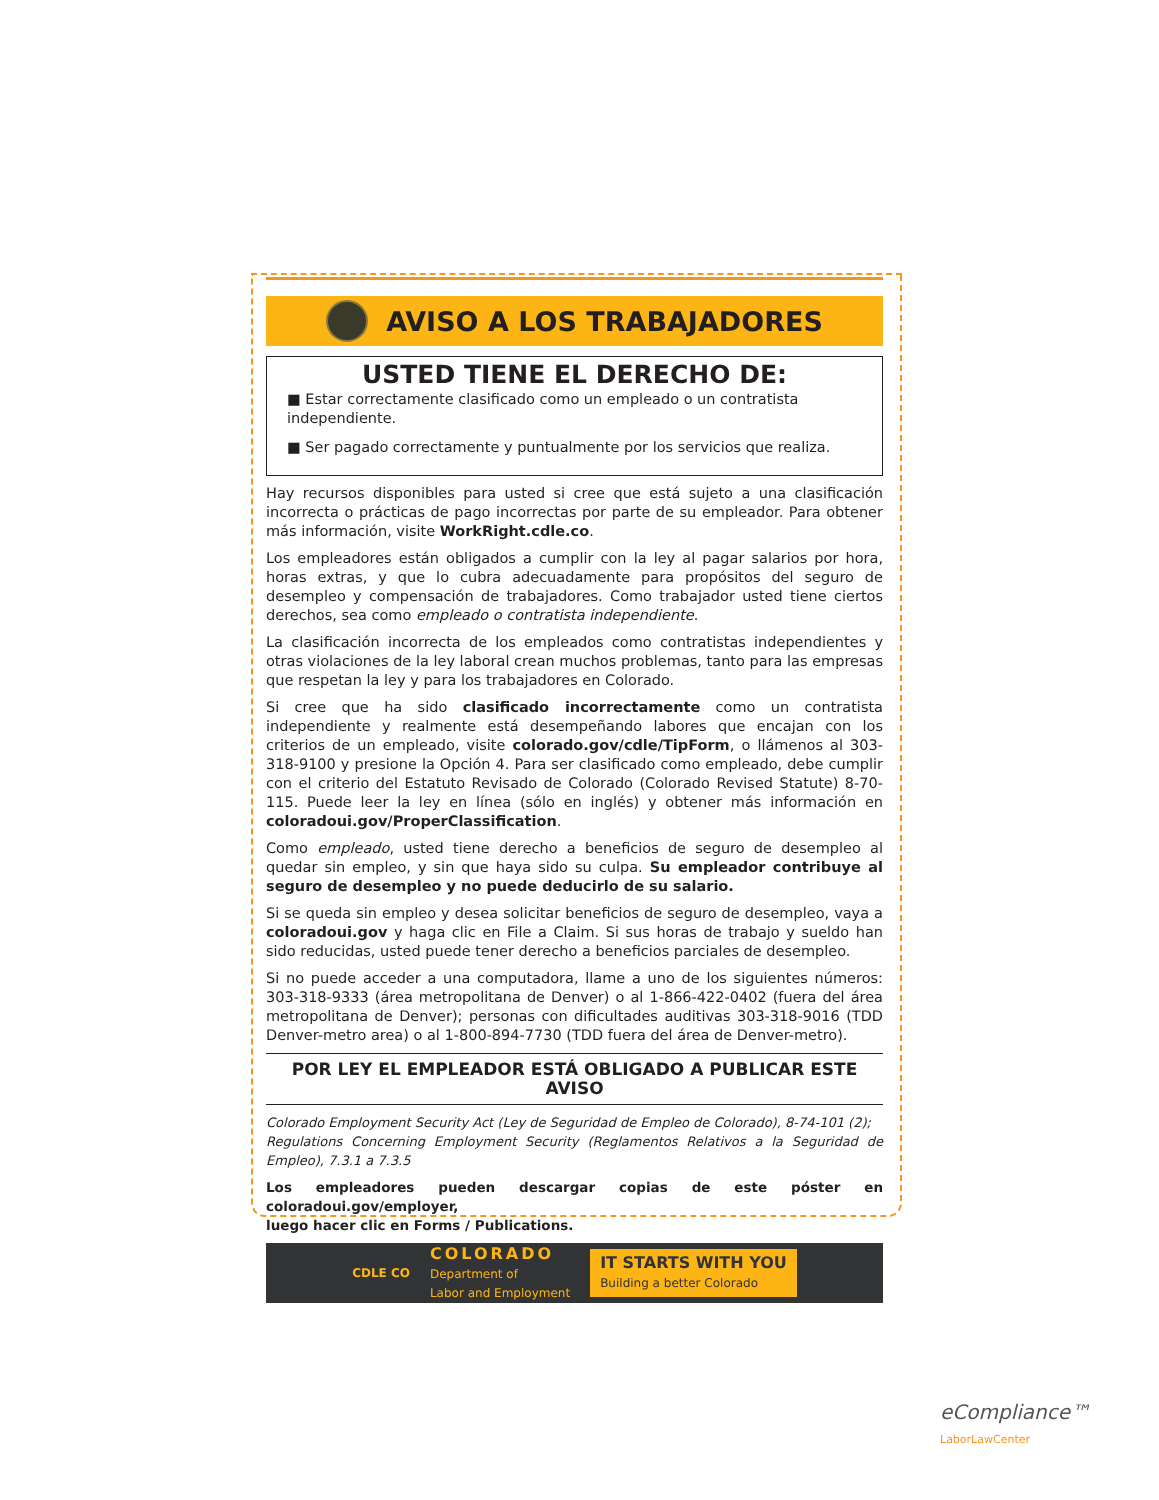AVISO A LOS TRABAJADORES
USTED TIENE EL DERECHO DE:
■ Estar correctamente clasificado como un empleado o un contratista independiente.
■ Ser pagado correctamente y puntualmente por los servicios que realiza.
Hay recursos disponibles para usted si cree que está sujeto a una clasificación incorrecta o prácticas de pago incorrectas por parte de su empleador. Para obtener más información, visite WorkRight.cdle.co.
Los empleadores están obligados a cumplir con la ley al pagar salarios por hora, horas extras, y que lo cubra adecuadamente para propósitos del seguro de desempleo y compensación de trabajadores. Como trabajador usted tiene ciertos derechos, sea como empleado o contratista independiente.
La clasificación incorrecta de los empleados como contratistas independientes y otras violaciones de la ley laboral crean muchos problemas, tanto para las empresas que respetan la ley y para los trabajadores en Colorado.
Si cree que ha sido clasificado incorrectamente como un contratista independiente y realmente está desempeñando labores que encajan con los criterios de un empleado, visite colorado.gov/cdle/TipForm, o llámenos al 303-318-9100 y presione la Opción 4. Para ser clasificado como empleado, debe cumplir con el criterio del Estatuto Revisado de Colorado (Colorado Revised Statute) 8-70-115. Puede leer la ley en línea (sólo en inglés) y obtener más información en coloradoui.gov/ProperClassification.
Como empleado, usted tiene derecho a beneficios de seguro de desempleo al quedar sin empleo, y sin que haya sido su culpa. Su empleador contribuye al seguro de desempleo y no puede deducirlo de su salario.
Si se queda sin empleo y desea solicitar beneficios de seguro de desempleo, vaya a coloradoui.gov y haga clic en File a Claim. Si sus horas de trabajo y sueldo han sido reducidas, usted puede tener derecho a beneficios parciales de desempleo.
Si no puede acceder a una computadora, llame a uno de los siguientes números: 303-318-9333 (área metropolitana de Denver) o al 1-866-422-0402 (fuera del área metropolitana de Denver); personas con dificultades auditivas 303-318-9016 (TDD Denver-metro area) o al 1-800-894-7730 (TDD fuera del área de Denver-metro).
POR LEY EL EMPLEADOR ESTÁ OBLIGADO A PUBLICAR ESTE AVISO
Colorado Employment Security Act (Ley de Seguridad de Empleo de Colorado), 8-74-101 (2);
Regulations Concerning Employment Security (Reglamentos Relativos a la Seguridad de Empleo), 7.3.1 a 7.3.5
Los empleadores pueden descargar copias de este póster en coloradoui.gov/employer,
luego hacer clic en Forms / Publications.
CDLE CO
COLORADO
Department of
Labor and Employment
IT STARTS WITH YOU
Building a better Colorado
eCompliance™
LaborLawCenter